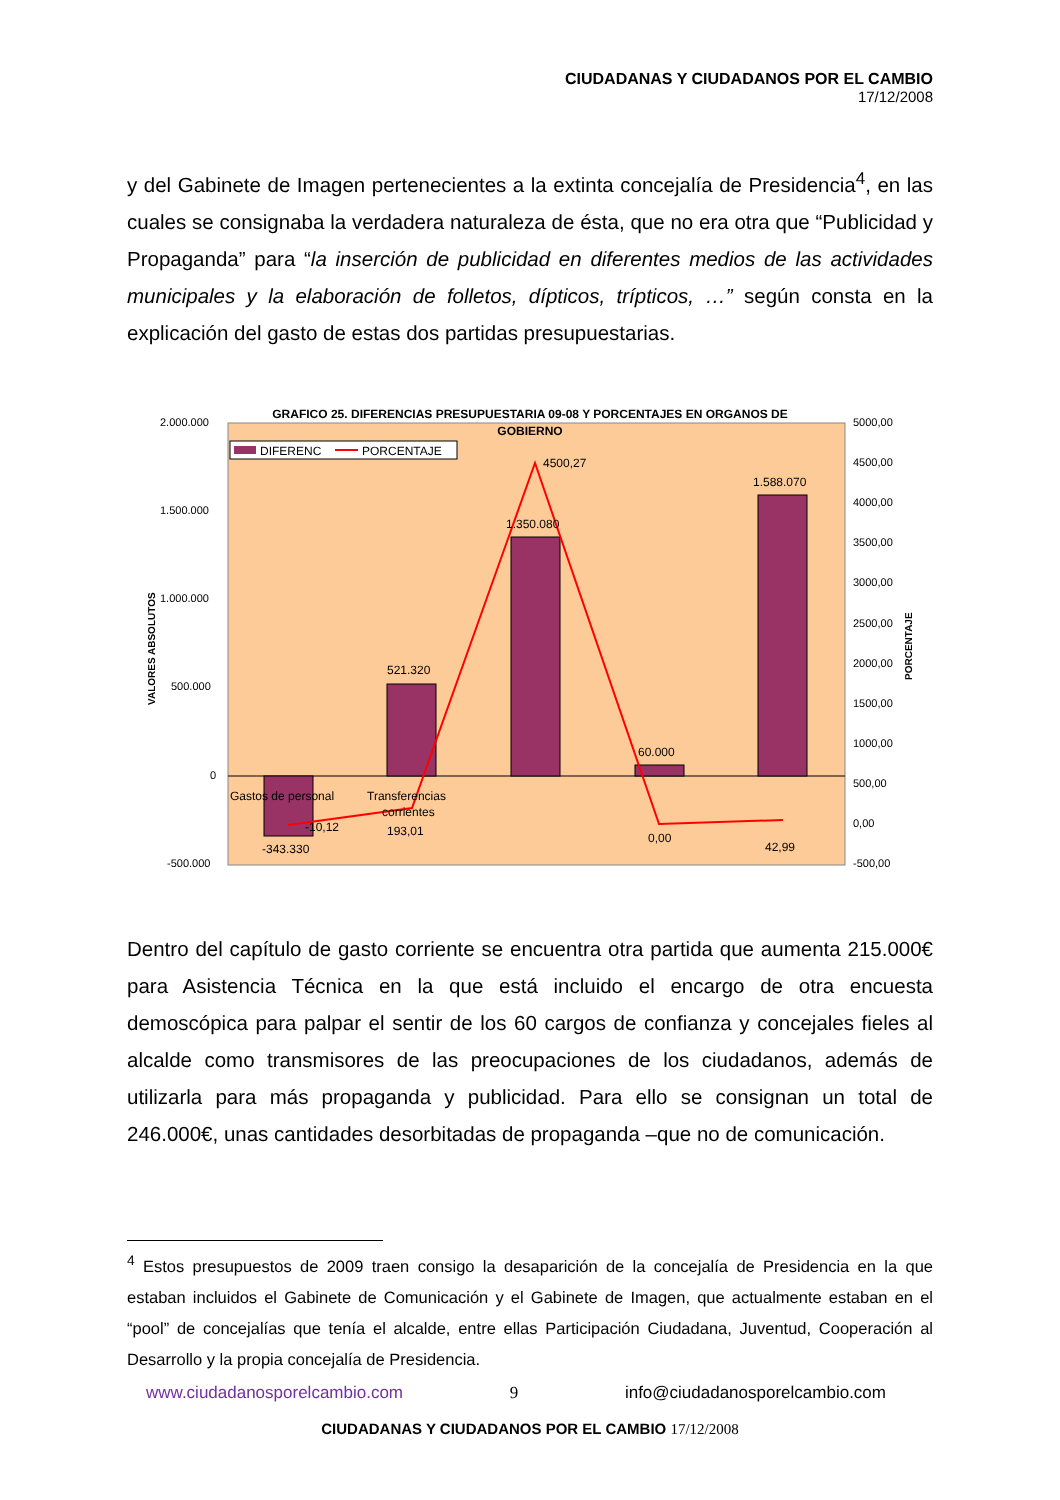CIUDADANAS Y CIUDADANOS POR EL CAMBIO
17/12/2008
y del Gabinete de Imagen pertenecientes a la extinta concejalía de Presidencia<sup>4</sup>, en las cuales se consignaba la verdadera naturaleza de ésta, que no era otra que “Publicidad y Propaganda” para “la inserción de publicidad en diferentes medios de las actividades municipales y la elaboración de folletos, dípticos, trípticos, …” según consta en la explicación del gasto de estas dos partidas presupuestarias.
GRAFICO 25. DIFERENCIAS PRESUPUESTARIA 09-08 Y PORCENTAJES EN ORGANOS DE
GOBIERNO
DIFERENC
PORCENTAJE
2.000.000
1.500.000
1.000.000
500.000
0
-500.000
5000,00
4500,00
4000,00
3500,00
3000,00
2500,00
2000,00
1500,00
1000,00
500,00
0,00
-500,00
VALORES ABSOLUTOS
PORCENTAJE
Gastos de personal
Transferencias
corrientes
-343.330
-10,12
521.320
193,01
1.350.080
4500,27
60.000
0,00
1.588.070
42,99
Dentro del capítulo de gasto corriente se encuentra otra partida que aumenta 215.000€ para Asistencia Técnica en la que está incluido el encargo de otra encuesta demoscópica para palpar el sentir de los 60 cargos de confianza y concejales fieles al alcalde como transmisores de las preocupaciones de los ciudadanos, además de utilizarla para más propaganda y publicidad. Para ello se consignan un total de 246.000€, unas cantidades desorbitadas de propaganda –que no de comunicación.
<sup>4</sup> Estos presupuestos de 2009 traen consigo la desaparición de la concejalía de Presidencia en la que estaban incluidos el Gabinete de Comunicación y el Gabinete de Imagen, que actualmente estaban en el “pool” de concejalías que tenía el alcalde, entre ellas Participación Ciudadana, Juventud, Cooperación al Desarrollo y la propia concejalía de Presidencia.
www.ciudadanosporelcambio.com 9 info@ciudadanosporelcambio.com
CIUDADANAS Y CIUDADANOS POR EL CAMBIO 17/12/2008